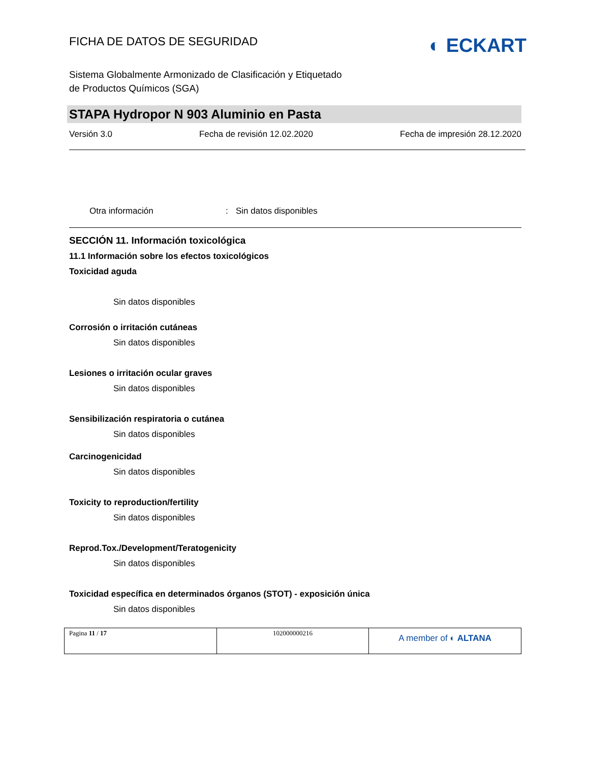FICHA DE DATOS DE SEGURIDAD
◐ ECKART
Sistema Globalmente Armonizado de Clasificación y Etiquetado
de Productos Químicos (SGA)
STAPA Hydropor N 903 Aluminio en Pasta
Versión 3.0 Fecha de revisión 12.02.2020 Fecha de impresión 28.12.2020
Otra información: Sin datos disponibles
SECCIÓN 11. Información toxicológica
11.1 Información sobre los efectos toxicológicos
Toxicidad aguda
Sin datos disponibles
Corrosión o irritación cutáneas
Sin datos disponibles
Lesiones o irritación ocular graves
Sin datos disponibles
Sensibilización respiratoria o cutánea
Sin datos disponibles
Carcinogenicidad
Sin datos disponibles
Toxicity to reproduction/fertility
Sin datos disponibles
Reprod.Tox./Development/Teratogenicity
Sin datos disponibles
Toxicidad específica en determinados órganos (STOT) - exposición única
Sin datos disponibles
| Pagina 11 / 17 | 102000000216 | A member of ◐ ALTANA |